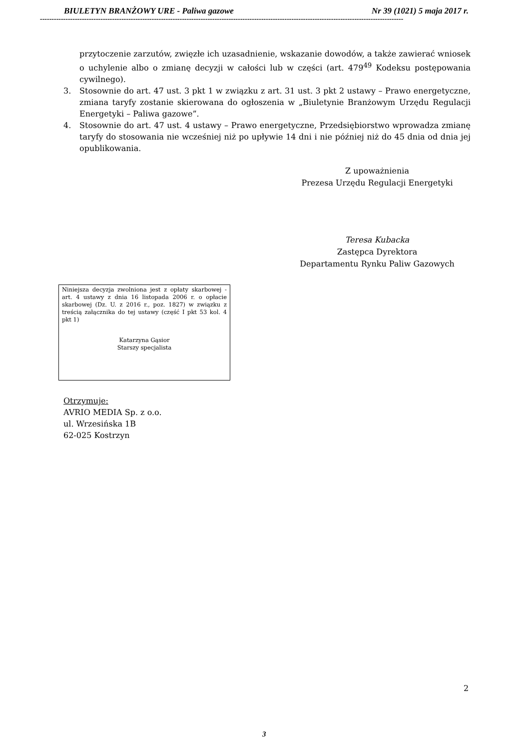BIULETYN BRANŻOWY URE - Paliwa gazowe Nr 39 (1021) 5 maja 2017 r.
------------------------------------------------------------------------------------------------------------------------------------------------------------
przytoczenie zarzutów, zwięzłe ich uzasadnienie, wskazanie dowodów, a także zawierać wniosek o uchylenie albo o zmianę decyzji w całości lub w części (art. 479<sup>49</sup> Kodeksu postępowania cywilnego).
3. Stosownie do art. 47 ust. 3 pkt 1 w związku z art. 31 ust. 3 pkt 2 ustawy – Prawo energetyczne, zmiana taryfy zostanie skierowana do ogłoszenia w „Biuletynie Branżowym Urzędu Regulacji Energetyki – Paliwa gazowe”.
4. Stosownie do art. 47 ust. 4 ustawy – Prawo energetyczne, Przedsiębiorstwo wprowadza zmianę taryfy do stosowania nie wcześniej niż po upływie 14 dni i nie później niż do 45 dnia od dnia jej opublikowania.
Z upoważnienia
Prezesa Urzędu Regulacji Energetyki
Teresa Kubacka
Zastępca Dyrektora
Departamentu Rynku Paliw Gazowych
Niniejsza decyzja zwolniona jest z opłaty skarbowej - art. 4 ustawy z dnia 16 listopada 2006 r. o opłacie skarbowej (Dz. U. z 2016 r., poz. 1827) w związku z treścią załącznika do tej ustawy (część I pkt 53 kol. 4 pkt 1)
Katarzyna Gąsior
Starszy specjalista
Otrzymuje:
AVRIO MEDIA Sp. z o.o.
ul. Wrzesińska 1B
62-025 Kostrzyn
2
3